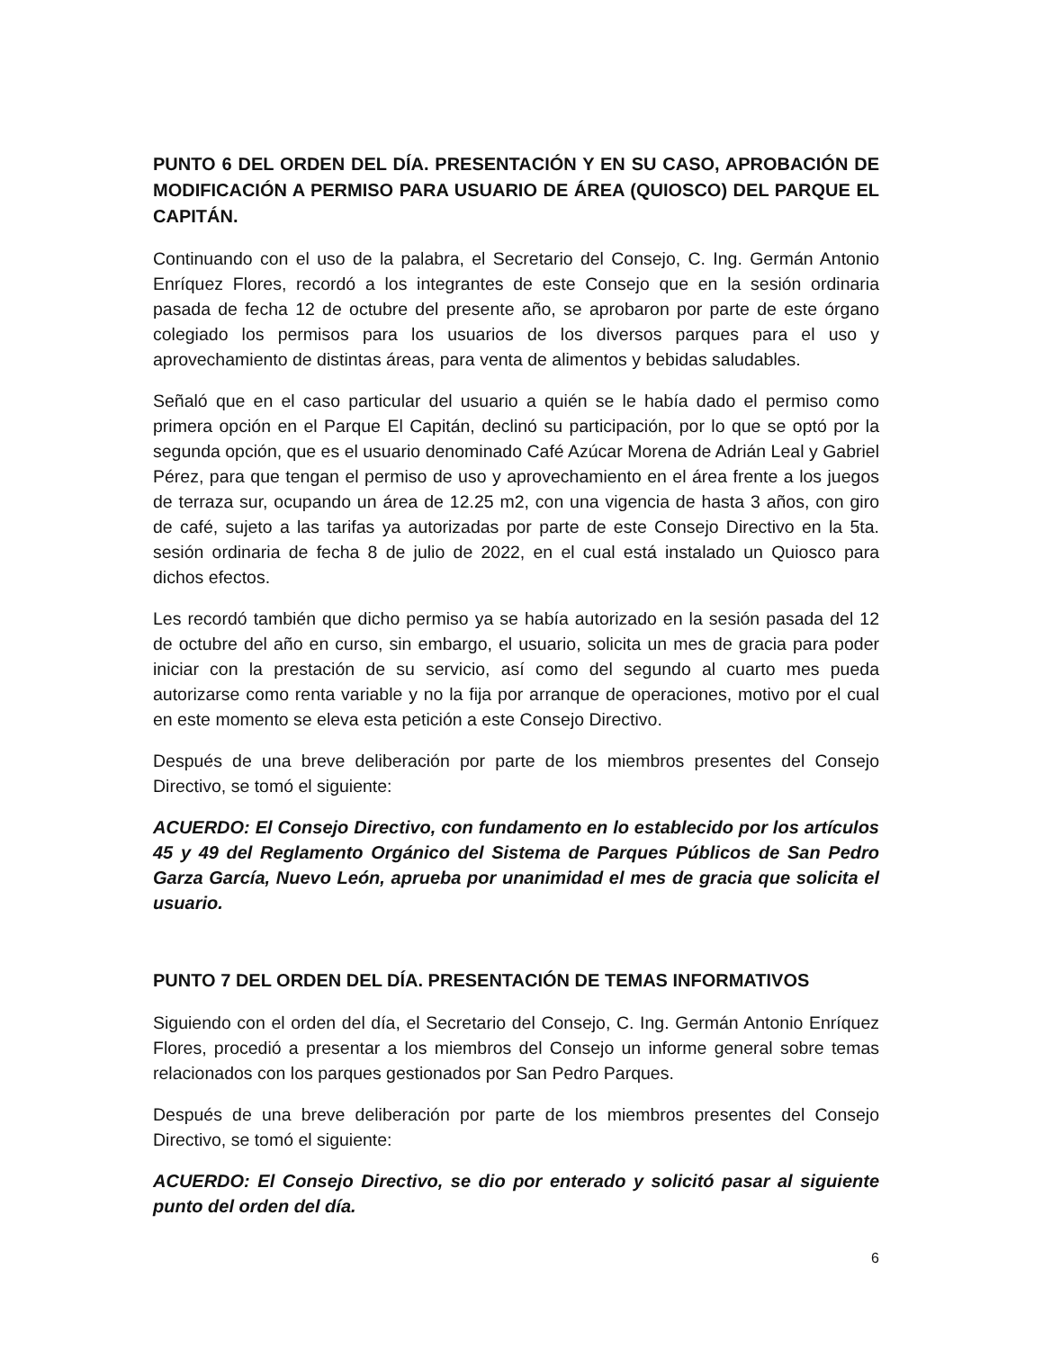PUNTO 6 DEL ORDEN DEL DÍA. PRESENTACIÓN Y EN SU CASO, APROBACIÓN DE MODIFICACIÓN A PERMISO PARA USUARIO DE ÁREA (QUIOSCO) DEL PARQUE EL CAPITÁN.
Continuando con el uso de la palabra, el Secretario del Consejo, C. Ing. Germán Antonio Enríquez Flores, recordó a los integrantes de este Consejo que en la sesión ordinaria pasada de fecha 12 de octubre del presente año, se aprobaron por parte de este órgano colegiado los permisos para los usuarios de los diversos parques para el uso y aprovechamiento de distintas áreas, para venta de alimentos y bebidas saludables.
Señaló que en el caso particular del usuario a quién se le había dado el permiso como primera opción en el Parque El Capitán, declinó su participación, por lo que se optó por la segunda opción, que es el usuario denominado Café Azúcar Morena de Adrián Leal y Gabriel Pérez, para que tengan el permiso de uso y aprovechamiento en el área frente a los juegos de terraza sur, ocupando un área de 12.25 m2, con una vigencia de hasta 3 años, con giro de café, sujeto a las tarifas ya autorizadas por parte de este Consejo Directivo en la 5ta. sesión ordinaria de fecha 8 de julio de 2022, en el cual está instalado un Quiosco para dichos efectos.
Les recordó también que dicho permiso ya se había autorizado en la sesión pasada del 12 de octubre del año en curso, sin embargo, el usuario, solicita un mes de gracia para poder iniciar con la prestación de su servicio, así como del segundo al cuarto mes pueda autorizarse como renta variable y no la fija por arranque de operaciones, motivo por el cual en este momento se eleva esta petición a este Consejo Directivo.
Después de una breve deliberación por parte de los miembros presentes del Consejo Directivo, se tomó el siguiente:
ACUERDO: El Consejo Directivo, con fundamento en lo establecido por los artículos 45 y 49 del Reglamento Orgánico del Sistema de Parques Públicos de San Pedro Garza García, Nuevo León, aprueba por unanimidad el mes de gracia que solicita el usuario.
PUNTO 7 DEL ORDEN DEL DÍA. PRESENTACIÓN DE TEMAS INFORMATIVOS
Siguiendo con el orden del día, el Secretario del Consejo, C. Ing. Germán Antonio Enríquez Flores, procedió a presentar a los miembros del Consejo un informe general sobre temas relacionados con los parques gestionados por San Pedro Parques.
Después de una breve deliberación por parte de los miembros presentes del Consejo Directivo, se tomó el siguiente:
ACUERDO: El Consejo Directivo, se dio por enterado y solicitó pasar al siguiente punto del orden del día.
6